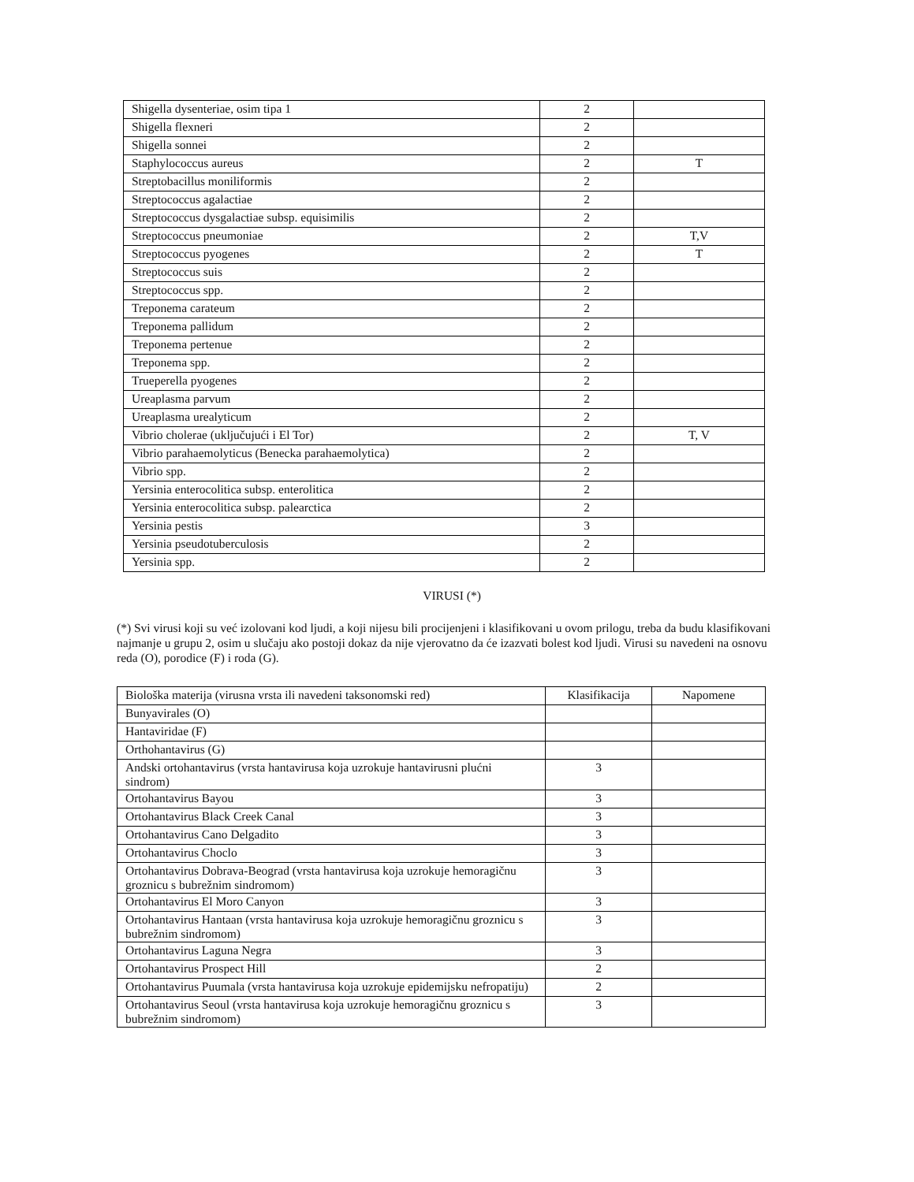| Shigella dysenteriae, osim tipa 1 | 2 | |
| Shigella flexneri | 2 | |
| Shigella sonnei | 2 | |
| Staphylococcus aureus | 2 | T |
| Streptobacillus moniliformis | 2 | |
| Streptococcus agalactiae | 2 | |
| Streptococcus dysgalactiae subsp. equisimilis | 2 | |
| Streptococcus pneumoniae | 2 | T,V |
| Streptococcus pyogenes | 2 | T |
| Streptococcus suis | 2 | |
| Streptococcus spp. | 2 | |
| Treponema carateum | 2 | |
| Treponema pallidum | 2 | |
| Treponema pertenue | 2 | |
| Treponema spp. | 2 | |
| Trueperella pyogenes | 2 | |
| Ureaplasma parvum | 2 | |
| Ureaplasma urealyticum | 2 | |
| Vibrio cholerae (uključujući i El Tor) | 2 | T, V |
| Vibrio parahaemolyticus (Benecka parahaemolytica) | 2 | |
| Vibrio spp. | 2 | |
| Yersinia enterocolitica subsp. enterolitica | 2 | |
| Yersinia enterocolitica subsp. palearctica | 2 | |
| Yersinia pestis | 3 | |
| Yersinia pseudotuberculosis | 2 | |
| Yersinia spp. | 2 | |
VIRUSI (*)
(*) Svi virusi koji su već izolovani kod ljudi, a koji nijesu bili procijenjeni i klasifikovani u ovom prilogu, treba da budu klasifikovani najmanje u grupu 2, osim u slučaju ako postoji dokaz da nije vjerovatno da će izazvati bolest kod ljudi. Virusi su navedeni na osnovu reda (O), porodice (F) i roda (G).
| Biološka materija (virusna vrsta ili navedeni taksonomski red) | Klasifikacija | Napomene |
| Bunyavirales (O) | | |
| Hantaviridae (F) | | |
| Orthohantavirus (G) | | |
| Andski ortohantavirus (vrsta hantavirusa koja uzrokuje hantavirusni plućni sindrom) | 3 | |
| Ortohantavirus Bayou | 3 | |
| Ortohantavirus Black Creek Canal | 3 | |
| Ortohantavirus Cano Delgadito | 3 | |
| Ortohantavirus Choclo | 3 | |
| Ortohantavirus Dobrava-Beograd (vrsta hantavirusa koja uzrokuje hemoragičnu groznicu s bubrežnim sindromom) | 3 | |
| Ortohantavirus El Moro Canyon | 3 | |
| Ortohantavirus Hantaan (vrsta hantavirusa koja uzrokuje hemoragičnu groznicu s bubrežnim sindromom) | 3 | |
| Ortohantavirus Laguna Negra | 3 | |
| Ortohantavirus Prospect Hill | 2 | |
| Ortohantavirus Puumala (vrsta hantavirusa koja uzrokuje epidemijsku nefropatiju) | 2 | |
| Ortohantavirus Seoul (vrsta hantavirusa koja uzrokuje hemoragičnu groznicu s bubrežnim sindromom) | 3 | |